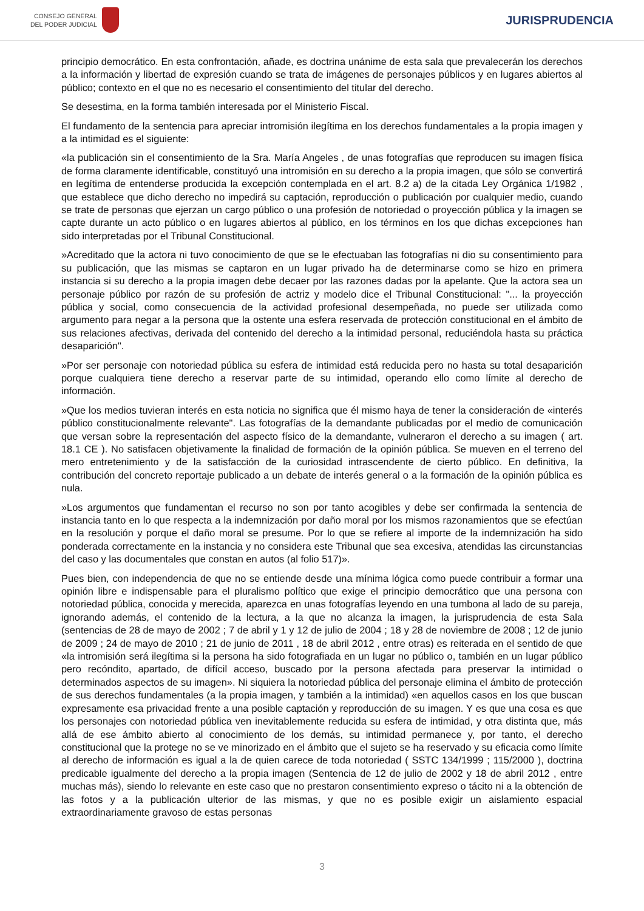CONSEJO GENERAL
DEL PODER JUDICIAL
JURISPRUDENCIA
principio democrático. En esta confrontación, añade, es doctrina unánime de esta sala que prevalecerán los derechos a la información y libertad de expresión cuando se trata de imágenes de personajes públicos y en lugares abiertos al público; contexto en el que no es necesario el consentimiento del titular del derecho.
Se desestima, en la forma también interesada por el Ministerio Fiscal.
El fundamento de la sentencia para apreciar intromisión ilegítima en los derechos fundamentales a la propia imagen y a la intimidad es el siguiente:
«la publicación sin el consentimiento de la Sra. María Angeles , de unas fotografías que reproducen su imagen física de forma claramente identificable, constituyó una intromisión en su derecho a la propia imagen, que sólo se convertirá en legítima de entenderse producida la excepción contemplada en el art. 8.2 a) de la citada Ley Orgánica 1/1982 , que establece que dicho derecho no impedirá su captación, reproducción o publicación por cualquier medio, cuando se trate de personas que ejerzan un cargo público o una profesión de notoriedad o proyección pública y la imagen se capte durante un acto público o en lugares abiertos al público, en los términos en los que dichas excepciones han sido interpretadas por el Tribunal Constitucional.
»Acreditado que la actora ni tuvo conocimiento de que se le efectuaban las fotografías ni dio su consentimiento para su publicación, que las mismas se captaron en un lugar privado ha de determinarse como se hizo en primera instancia si su derecho a la propia imagen debe decaer por las razones dadas por la apelante. Que la actora sea un personaje público por razón de su profesión de actriz y modelo dice el Tribunal Constitucional: "... la proyección pública y social, como consecuencia de la actividad profesional desempeñada, no puede ser utilizada como argumento para negar a la persona que la ostente una esfera reservada de protección constitucional en el ámbito de sus relaciones afectivas, derivada del contenido del derecho a la intimidad personal, reduciéndola hasta su práctica desaparición".
»Por ser personaje con notoriedad pública su esfera de intimidad está reducida pero no hasta su total desaparición porque cualquiera tiene derecho a reservar parte de su intimidad, operando ello como límite al derecho de información.
»Que los medios tuvieran interés en esta noticia no significa que él mismo haya de tener la consideración de «interés público constitucionalmente relevante". Las fotografías de la demandante publicadas por el medio de comunicación que versan sobre la representación del aspecto físico de la demandante, vulneraron el derecho a su imagen ( art. 18.1 CE ). No satisfacen objetivamente la finalidad de formación de la opinión pública. Se mueven en el terreno del mero entretenimiento y de la satisfacción de la curiosidad intrascendente de cierto público. En definitiva, la contribución del concreto reportaje publicado a un debate de interés general o a la formación de la opinión pública es nula.
»Los argumentos que fundamentan el recurso no son por tanto acogibles y debe ser confirmada la sentencia de instancia tanto en lo que respecta a la indemnización por daño moral por los mismos razonamientos que se efectúan en la resolución y porque el daño moral se presume. Por lo que se refiere al importe de la indemnización ha sido ponderada correctamente en la instancia y no considera este Tribunal que sea excesiva, atendidas las circunstancias del caso y las documentales que constan en autos (al folio 517)».
Pues bien, con independencia de que no se entiende desde una mínima lógica como puede contribuir a formar una opinión libre e indispensable para el pluralismo político que exige el principio democrático que una persona con notoriedad pública, conocida y merecida, aparezca en unas fotografías leyendo en una tumbona al lado de su pareja, ignorando además, el contenido de la lectura, a la que no alcanza la imagen, la jurisprudencia de esta Sala (sentencias de 28 de mayo de 2002 ; 7 de abril y 1 y 12 de julio de 2004 ; 18 y 28 de noviembre de 2008 ; 12 de junio de 2009 ; 24 de mayo de 2010 ; 21 de junio de 2011 , 18 de abril 2012 , entre otras) es reiterada en el sentido de que «la intromisión será ilegítima si la persona ha sido fotografiada en un lugar no público o, también en un lugar público pero recóndito, apartado, de difícil acceso, buscado por la persona afectada para preservar la intimidad o determinados aspectos de su imagen». Ni siquiera la notoriedad pública del personaje elimina el ámbito de protección de sus derechos fundamentales (a la propia imagen, y también a la intimidad) «en aquellos casos en los que buscan expresamente esa privacidad frente a una posible captación y reproducción de su imagen. Y es que una cosa es que los personajes con notoriedad pública ven inevitablemente reducida su esfera de intimidad, y otra distinta que, más allá de ese ámbito abierto al conocimiento de los demás, su intimidad permanece y, por tanto, el derecho constitucional que la protege no se ve minorizado en el ámbito que el sujeto se ha reservado y su eficacia como límite al derecho de información es igual a la de quien carece de toda notoriedad ( SSTC 134/1999 ; 115/2000 ), doctrina predicable igualmente del derecho a la propia imagen (Sentencia de 12 de julio de 2002 y 18 de abril 2012 , entre muchas más), siendo lo relevante en este caso que no prestaron consentimiento expreso o tácito ni a la obtención de las fotos y a la publicación ulterior de las mismas, y que no es posible exigir un aislamiento espacial extraordinariamente gravoso de estas personas
3